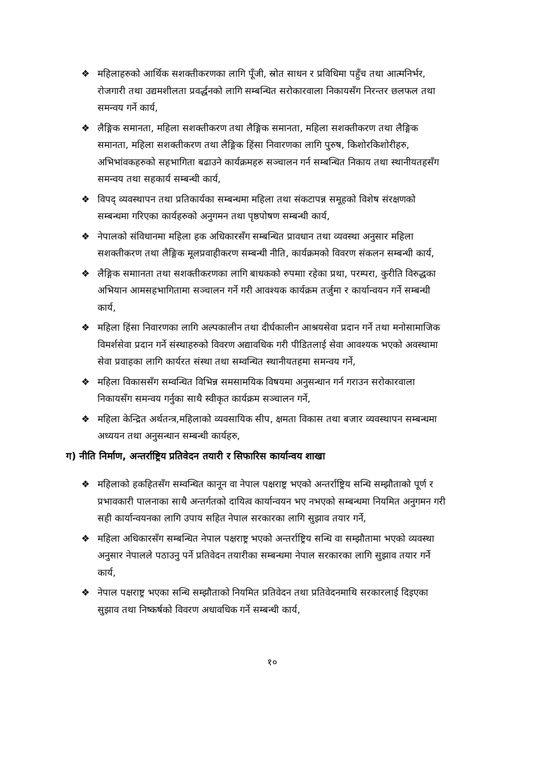❖ महिलाहरुको आर्थिक सशक्तीकरणका लागि पूँजी, स्रोत साधन र प्रविधिमा पहुँच तथा आत्मनिर्भर, रोजगारी तथा उद्यमशीलता प्रवर्द्धनको लागि सम्बन्धित सरोकारवाला निकायसँग निरन्तर छलफल तथा समन्वय गर्ने कार्य,
❖ लैङ्गिक समानता, महिला सशक्तीकरण तथा लैङ्गिक समानता, महिला सशक्तीकरण तथा लैङ्गिक समानता, महिला सशक्तीकरण तथा लैङ्गिक हिंसा निवारणका लागि पुरुष, किशोरकिशोरीहरु, अभिभांवकहरुको सहभागिता बढाउने कार्यक्रमहरु सञ्चालन गर्न सम्बन्धित निकाय तथा स्थानीयतहसँग समन्वय तथा सहकार्य सम्बन्धी कार्य,
❖ विपद् व्यवस्थापन तथा प्रतिकार्यका सम्बन्धमा महिला तथा संकटापन्न समूहको विशेष संरक्षणको सम्बन्धमा गरिएका कार्यहरुको अनुगमन तथा पृष्ठपोषण सम्बन्धी कार्य,
❖ नेपालको संविधानमा महिला हक अधिकारसँग सम्बन्धित प्रावधान तथा व्यवस्था अनुसार महिला सशक्तीकरण तथा लैङ्गिक मूलप्रवाहीकरण सम्बन्धी नीति, कार्यक्रमको विवरण संकलन सम्बन्धी कार्य,
❖ लैङ्गिक समाानता तथा सशक्तीकरणका लागि बाधकको रुपमाा रहेका प्रथा, परम्परा, कुरीति विरुद्धका अभियान आमसहभागितामा सञ्चालन गर्ने गरी आवश्यक कार्यक्रम तर्जुमा र कार्यान्वयन गर्ने सम्बन्धी कार्य,
❖ महिला हिंसा निवारणका लागि अल्पकालीन तथा दीर्घकालीन आश्रयसेवा प्रदान गर्ने तथा मनोसामाजिक विमर्शसेवा प्रदान गर्ने संस्थाहरुको विवरण अद्यावधिक गरी पीडितलाई सेवा आवश्यक भएको अवस्थामा सेवा प्रवाहका लागि कार्यरत संस्था तथा सम्वन्धित स्थानीयतहमा समन्वय गर्ने,
❖ महिला विकाससँग सम्वन्धित विभिन्न समसामयिक विषयमा अनुसन्धान गर्न गराउन सरोकारवाला निकायसँग समन्वय गर्नुका साथै स्वीकृत कार्यक्रम सञ्चालन गर्ने,
❖ महिला केन्द्रित अर्थतन्त्र,महिलाको व्यवसायिक सीप, क्षमता विकास तथा बजार व्यवस्थापन सम्बन्धमा अध्ययन तथा अनुसन्धान सम्बन्धी कार्यहरु,
ग) नीति निर्माण, अन्तर्राष्ट्रिय प्रतिवेदन तयारी र सिफारिस कार्यान्वय शाखा
❖ महिलाको हकहितसँग सम्वन्धित कानून वा नेपाल पक्षराष्ट्र भएको अन्तर्राष्ट्रिय सन्धि सम्झौताको पूर्ण र प्रभावकारी पालनाका साथै अन्तर्गतको दायित्व कार्यान्वयन भए नभएको सम्बन्धमा नियमित अनुगमन गरी सही कार्यान्वयनका लागि उपाय सहित नेपाल सरकारका लागि सुझाव तयार गर्ने,
❖ महिला अधिकारसँग सम्बन्धित नेपाल पक्षराष्ट्र भएको अन्तर्राष्ट्रिय सन्धि वा सम्झौतामा भएको व्यवस्था अनुसार नेपालले पठाउनु पर्ने प्रतिवेदन तयारीका सम्बन्धमा नेपाल सरकारका लागि सुझाव तयार गर्ने कार्य,
❖ नेपाल पक्षराष्ट्र भएका सन्धि सम्झौताको नियमित प्रतिवेदन तथा प्रतिवेदनमाथि सरकारलाई दिइएका सुझाव तथा निष्कर्षको विवरण अधावधिक गर्ने सम्बन्धी कार्य,
१०